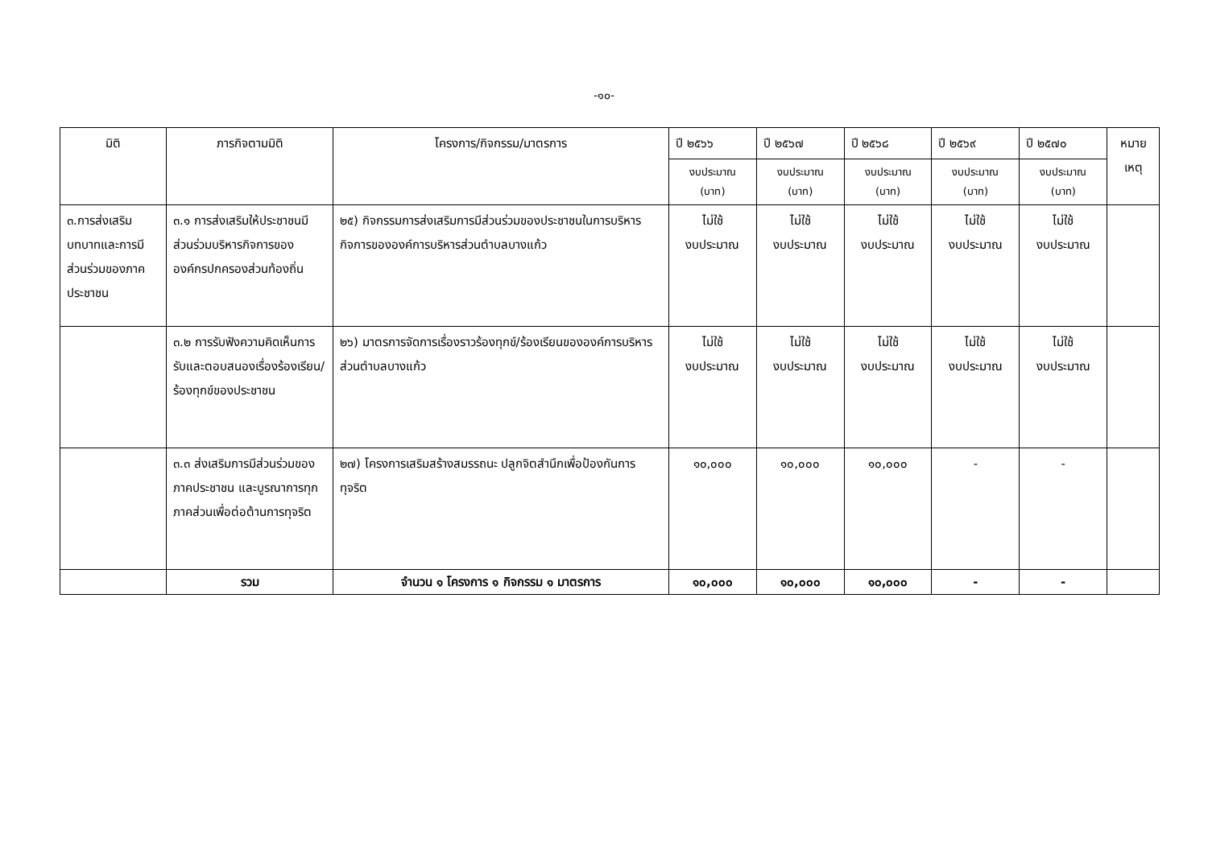-๑๐-
| มิติ | ภารกิจตามมิติ | โครงการ/กิจกรรม/มาตรการ | ปี ๒๕๖๖ | ปี ๒๕๖๗ | ปี ๒๕๖๘ | ปี ๒๕๖๙ | ปี ๒๕๗๐ | หมาย เหตุ |
| --- | --- | --- | --- | --- | --- | --- | --- | --- |
| | | | งบประมาณ (บาท) | งบประมาณ (บาท) | งบประมาณ (บาท) | งบประมาณ (บาท) | งบประมาณ (บาท) | |
| ๓.การส่งเสริมบทบาทและการมีส่วนร่วมของภาคประชาชน | ๓.๑ การส่งเสริมให้ประชาชนมีส่วนร่วมบริหารกิจการขององค์กรปกครองส่วนท้องถิ่น | ๒๕) กิจกรรมการส่งเสริมการมีส่วนร่วมของประชาชนในการบริหารกิจการขององค์การบริหารส่วนตำบลบางแก้ว | ไม่ใช้ งบประมาณ | ไม่ใช้ งบประมาณ | ไม่ใช้ งบประมาณ | ไม่ใช้ งบประมาณ | ไม่ใช้ งบประมาณ | |
| | ๓.๒ การรับฟังความคิดเห็นการรับและตอบสนองเรื่องร้องเรียน/ร้องทุกข์ของประชาชน | ๒๖) มาตรการจัดการเรื่องราวร้องทุกข์/ร้องเรียนขององค์การบริหารส่วนตำบลบางแก้ว | ไม่ใช้ งบประมาณ | ไม่ใช้ งบประมาณ | ไม่ใช้ งบประมาณ | ไม่ใช้ งบประมาณ | ไม่ใช้ งบประมาณ | |
| | ๓.๓ ส่งเสริมการมีส่วนร่วมของภาคประชาชน และบูรณาการทุกภาคส่วนเพื่อต่อต้านการทุจริต | ๒๗) โครงการเสริมสร้างสมรรถนะ ปลูกจิตสำนึกเพื่อป้องกันการทุจริต | ๑๐,๐๐๐ | ๑๐,๐๐๐ | ๑๐,๐๐๐ | - | - | |
| | รวม | จำนวน ๑ โครงการ ๑ กิจกรรม ๑ มาตรการ | ๑๐,๐๐๐ | ๑๐,๐๐๐ | ๑๐,๐๐๐ | - | - | |